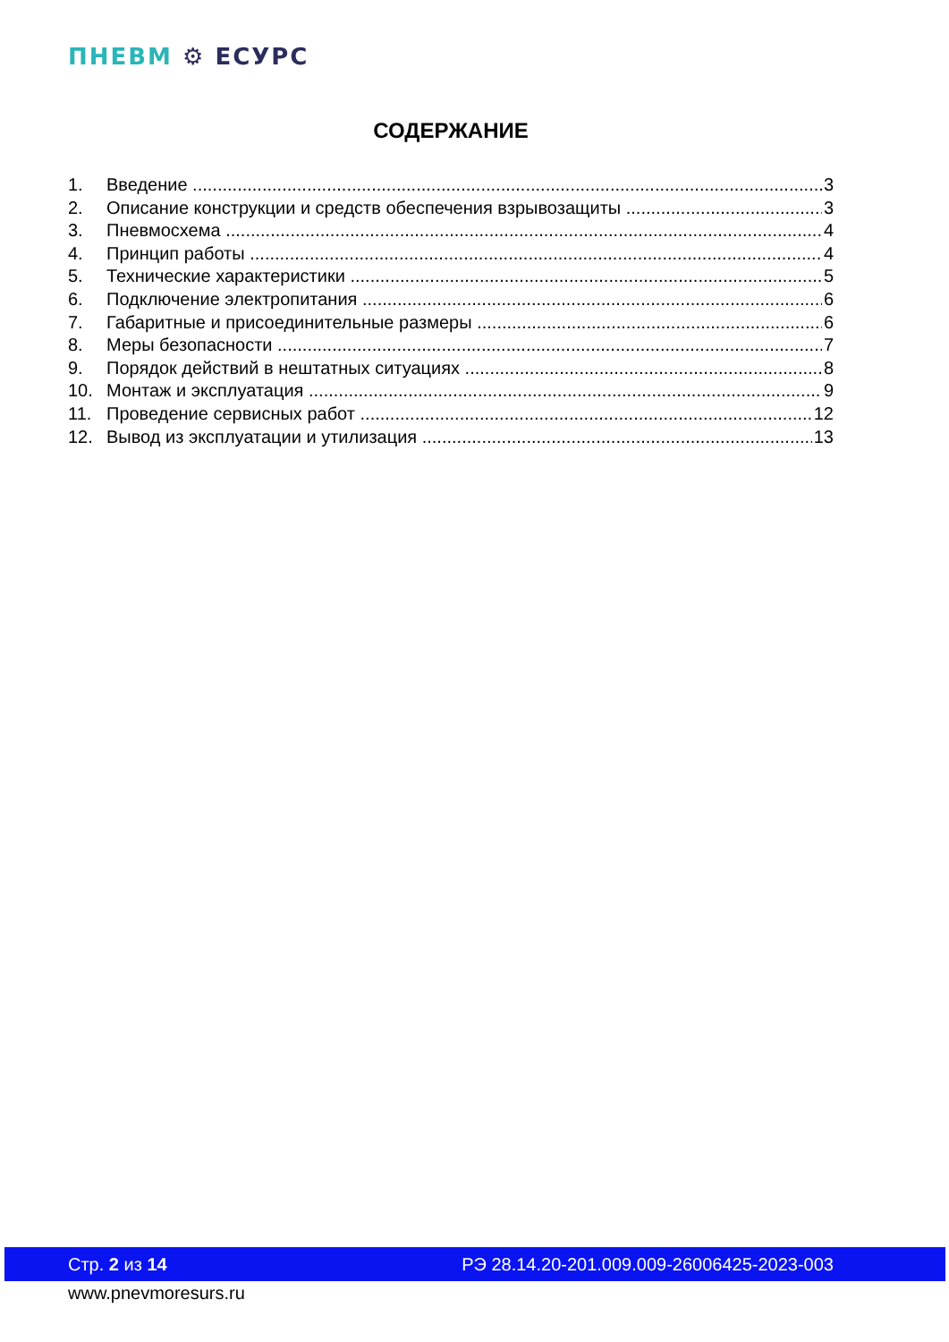ПНЕВМ ⚙ ЕСУРС
СОДЕРЖАНИЕ
1. Введение 3
2. Описание конструкции и средств обеспечения взрывозащиты 3
3. Пневмосхема 4
4. Принцип работы 4
5. Технические характеристики 5
6. Подключение электропитания 6
7. Габаритные и присоединительные размеры 6
8. Меры безопасности 7
9. Порядок действий в нештатных ситуациях 8
10. Монтаж и эксплуатация 9
11. Проведение сервисных работ 12
12. Вывод из эксплуатации и утилизация 13
Стр. 2 из 14 РЭ 28.14.20-201.009.009-26006425-2023-003
www.pnevmoresurs.ru